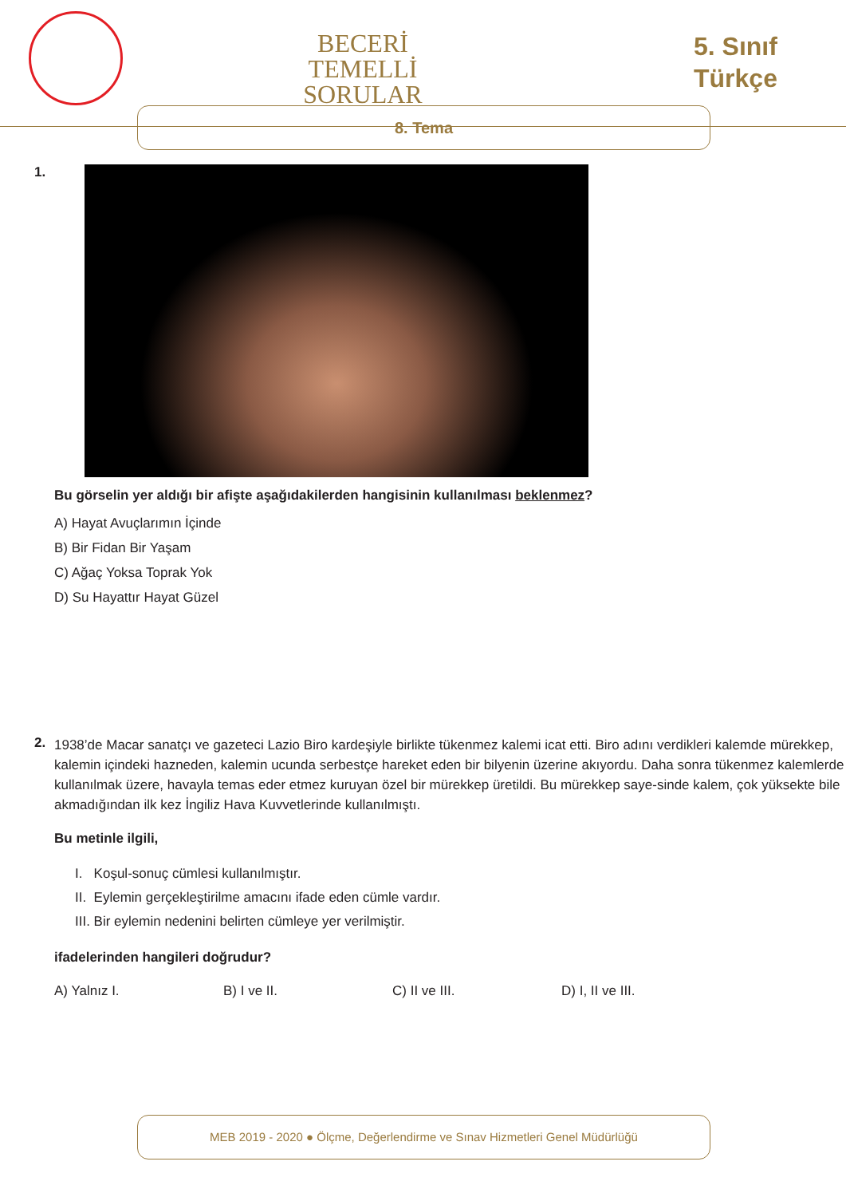BECERİ TEMELLİ
SORULAR
5. Sınıf
Türkçe
8. Tema
1.
Bu görselin yer aldığı bir afişte aşağıdakilerden hangisinin kullanılması beklenmez?
A) Hayat Avuçlarımın İçinde
B) Bir Fidan Bir Yaşam
C) Ağaç Yoksa Toprak Yok
D) Su Hayattır Hayat Güzel
2.
1938’de Macar sanatçı ve gazeteci Lazio Biro kardeşiyle birlikte tükenmez kalemi icat etti. Biro adını verdikleri kalemde mürekkep, kalemin içindeki hazneden, kalemin ucunda serbestçe hareket eden bir bilyenin üzerine akıyordu. Daha sonra tükenmez kalemlerde kullanılmak üzere, havayla temas eder etmez kuruyan özel bir mürekkep üretildi. Bu mürekkep saye-sinde kalem, çok yüksekte bile akmadığından ilk kez İngiliz Hava Kuvvetlerinde kullanılmıştı.
Bu metinle ilgili,
I. Koşul-sonuç cümlesi kullanılmıştır.
II. Eylemin gerçekleştirilme amacını ifade eden cümle vardır.
III. Bir eylemin nedenini belirten cümleye yer verilmiştir.
ifadelerinden hangileri doğrudur?
A) Yalnız I. B) I ve II. C) II ve III. D) I, II ve III.
MEB 2019 - 2020 ● Ölçme, Değerlendirme ve Sınav Hizmetleri Genel Müdürlüğü